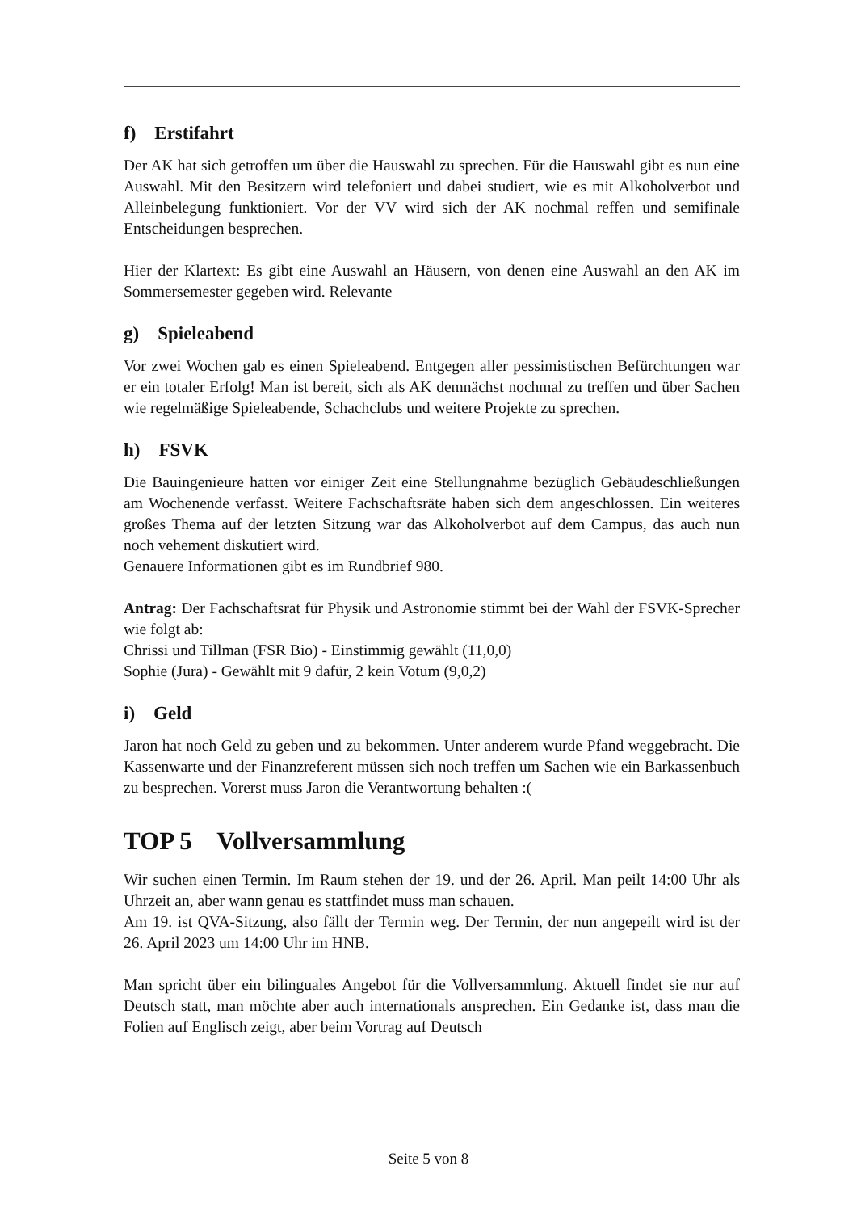f) Erstifahrt
Der AK hat sich getroffen um über die Hauswahl zu sprechen. Für die Hauswahl gibt es nun eine Auswahl. Mit den Besitzern wird telefoniert und dabei studiert, wie es mit Alkoholverbot und Alleinbelegung funktioniert. Vor der VV wird sich der AK nochmal reffen und semifinale Entscheidungen besprechen.
Hier der Klartext: Es gibt eine Auswahl an Häusern, von denen eine Auswahl an den AK im Sommersemester gegeben wird. Relevante
g) Spieleabend
Vor zwei Wochen gab es einen Spieleabend. Entgegen aller pessimistischen Befürchtungen war er ein totaler Erfolg! Man ist bereit, sich als AK demnächst nochmal zu treffen und über Sachen wie regelmäßige Spieleabende, Schachclubs und weitere Projekte zu sprechen.
h) FSVK
Die Bauingenieure hatten vor einiger Zeit eine Stellungnahme bezüglich Gebäudeschließungen am Wochenende verfasst. Weitere Fachschaftsräte haben sich dem angeschlossen. Ein weiteres großes Thema auf der letzten Sitzung war das Alkoholverbot auf dem Campus, das auch nun noch vehement diskutiert wird.
Genauere Informationen gibt es im Rundbrief 980.
Antrag: Der Fachschaftsrat für Physik und Astronomie stimmt bei der Wahl der FSVK-Sprecher wie folgt ab:
Chrissi und Tillman (FSR Bio) - Einstimmig gewählt (11,0,0)
Sophie (Jura) - Gewählt mit 9 dafür, 2 kein Votum (9,0,2)
i) Geld
Jaron hat noch Geld zu geben und zu bekommen. Unter anderem wurde Pfand weggebracht. Die Kassenwarte und der Finanzreferent müssen sich noch treffen um Sachen wie ein Barkassenbuch zu besprechen. Vorerst muss Jaron die Verantwortung behalten :(
TOP 5 Vollversammlung
Wir suchen einen Termin. Im Raum stehen der 19. und der 26. April. Man peilt 14:00 Uhr als Uhrzeit an, aber wann genau es stattfindet muss man schauen.
Am 19. ist QVA-Sitzung, also fällt der Termin weg. Der Termin, der nun angepeilt wird ist der 26. April 2023 um 14:00 Uhr im HNB.
Man spricht über ein bilinguales Angebot für die Vollversammlung. Aktuell findet sie nur auf Deutsch statt, man möchte aber auch internationals ansprechen. Ein Gedanke ist, dass man die Folien auf Englisch zeigt, aber beim Vortrag auf Deutsch
Seite 5 von 8